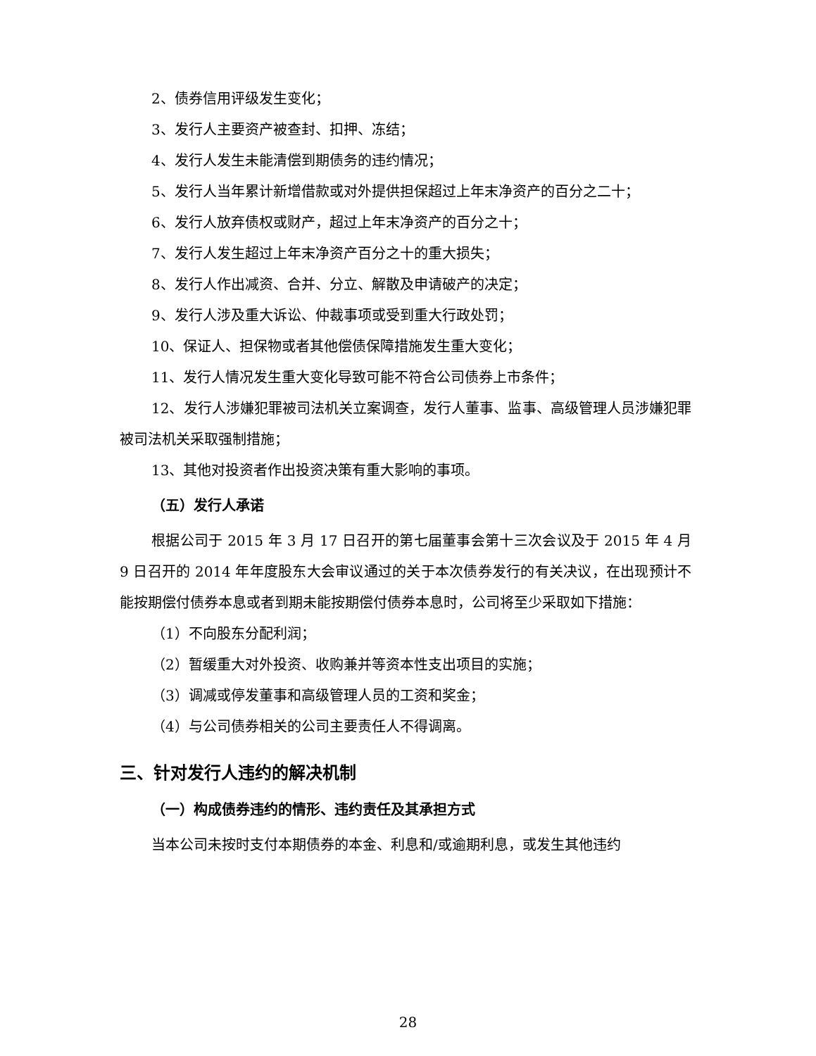2、债券信用评级发生变化；
3、发行人主要资产被查封、扣押、冻结；
4、发行人发生未能清偿到期债务的违约情况；
5、发行人当年累计新增借款或对外提供担保超过上年末净资产的百分之二十；
6、发行人放弃债权或财产，超过上年末净资产的百分之十；
7、发行人发生超过上年末净资产百分之十的重大损失；
8、发行人作出减资、合并、分立、解散及申请破产的决定；
9、发行人涉及重大诉讼、仲裁事项或受到重大行政处罚；
10、保证人、担保物或者其他偿债保障措施发生重大变化；
11、发行人情况发生重大变化导致可能不符合公司债券上市条件；
12、发行人涉嫌犯罪被司法机关立案调查，发行人董事、监事、高级管理人员涉嫌犯罪被司法机关采取强制措施；
13、其他对投资者作出投资决策有重大影响的事项。
（五）发行人承诺
根据公司于 2015 年 3 月 17 日召开的第七届董事会第十三次会议及于 2015 年 4 月 9 日召开的 2014 年年度股东大会审议通过的关于本次债券发行的有关决议，在出现预计不能按期偿付债券本息或者到期未能按期偿付债券本息时，公司将至少采取如下措施：
（1）不向股东分配利润；
（2）暂缓重大对外投资、收购兼并等资本性支出项目的实施；
（3）调减或停发董事和高级管理人员的工资和奖金；
（4）与公司债券相关的公司主要责任人不得调离。
三、针对发行人违约的解决机制
（一）构成债券违约的情形、违约责任及其承担方式
当本公司未按时支付本期债券的本金、利息和/或逾期利息，或发生其他违约
28